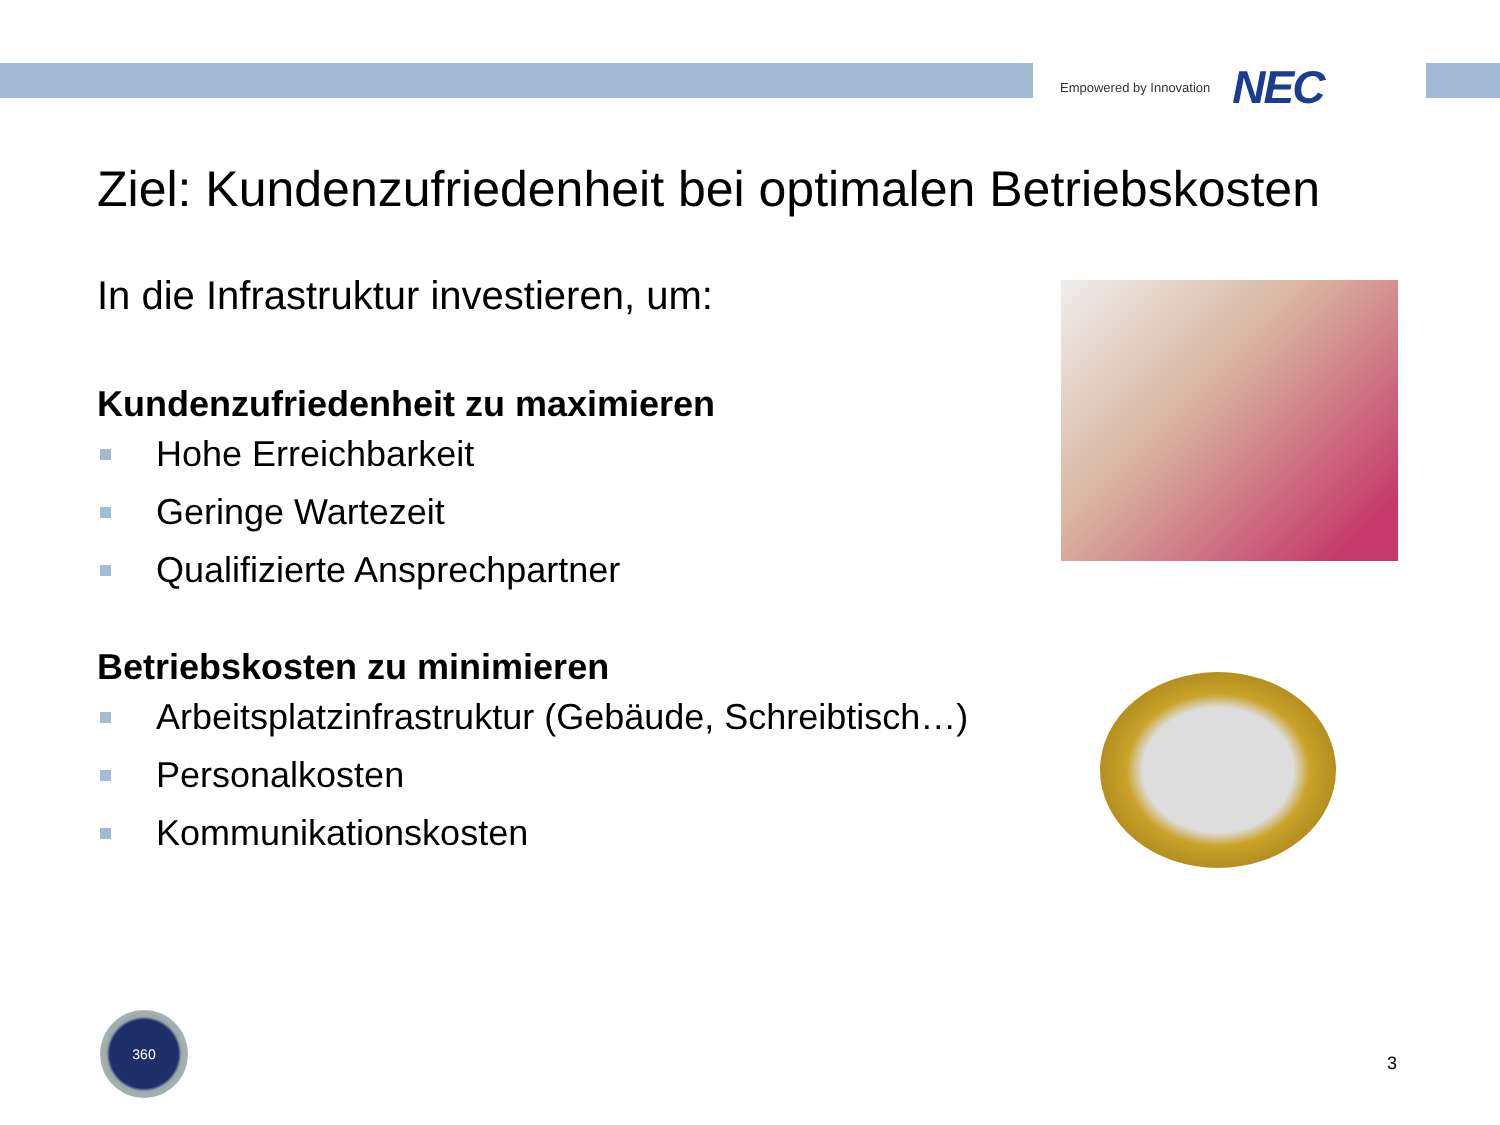Empowered by Innovation NEC
Ziel: Kundenzufriedenheit bei optimalen Betriebskosten
In die Infrastruktur investieren, um:
Kundenzufriedenheit zu maximieren
Hohe Erreichbarkeit
Geringe Wartezeit
Qualifizierte Ansprechpartner
Betriebskosten zu minimieren
Arbeitsplatzinfrastruktur (Gebäude, Schreibtisch…)
Personalkosten
Kommunikationskosten
360
3